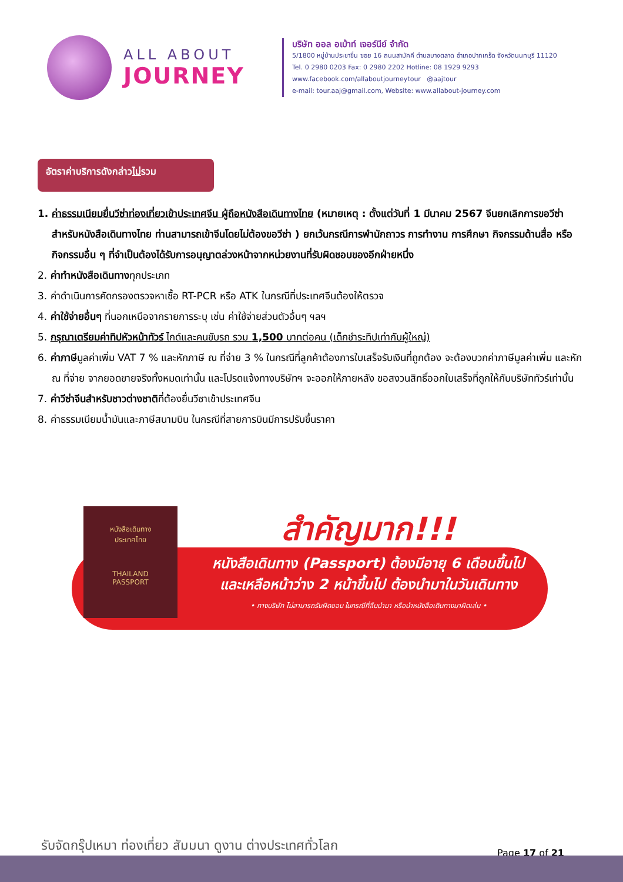ALL ABOUT
JOURNEY
บริษัท ออล อเบ้าท์ เจอร์นีย์ จำกัด
5/1800 หมู่บ้านประชาชื่น ซอย 16 ถนนสามัคคี ตำบลบางตลาด อำเภอปากเกร็ด จังหวัดนนทบุรี 11120
Tel. 0 2980 0203 Fax: 0 2980 2202 Hotline: 08 1929 9293
www.facebook.com/allaboutjourneytour @aajtour
e-mail: tour.aaj@gmail.com, Website: www.allabout-journey.com
อัตราค่าบริการดังกล่าวไม่รวม
1. ค่าธรรมเนียมยื่นวีซ่าท่องเที่ยวเข้าประเทศจีน ผู้ถือหนังสือเดินทางไทย (หมายเหตุ : ตั้งแต่วันที่ 1 มีนาคม 2567 จีนยกเลิกการขอวีซ่าสำหรับหนังสือเดินทางไทย ท่านสามารถเข้าจีนโดยไม่ต้องขอวีซ่า ) ยกเว้นกรณีการพำนักถาวร การทำงาน การศึกษา กิจกรรมด้านสื่อ หรือกิจกรรมอื่น ๆ ที่จำเป็นต้องได้รับการอนุญาตล่วงหน้าจากหน่วยงานที่รับผิดชอบของอีกฝ่ายหนึ่ง
2. ค่าทำหนังสือเดินทางทุกประเภท
3. ค่าดำเนินการคัดกรองตรวจหาเชื้อ RT-PCR หรือ ATK ในกรณีที่ประเทศจีนต้องให้ตรวจ
4. ค่าใช้จ่ายอื่นๆ ที่นอกเหนือจากรายการระบุ เช่น ค่าใช้จ่ายส่วนตัวอื่นๆ ฯลฯ
5. กรุณาเตรียมค่าทิปหัวหน้าทัวร์ ไกด์และคนขับรถ รวม 1,500 บาทต่อคน (เด็กชำระทิปเท่ากับผู้ใหญ่)
6. ค่าภาษีมูลค่าเพิ่ม VAT 7 % และหักภาษี ณ ที่จ่าย 3 % ในกรณีที่ลูกค้าต้องการใบเสร็จรับเงินที่ถูกต้อง จะต้องบวกค่าภาษีมูลค่าเพิ่ม และหัก ณ ที่จ่าย จากยอดขายจริงทั้งหมดเท่านั้น และโปรดแจ้งทางบริษัทฯ จะออกให้ภายหลัง ขอสงวนสิทธิ์ออกใบเสร็จที่ถูกให้กับบริษัททัวร์เท่านั้น
7. ค่าวีซ่าจีนสำหรับชาวต่างชาติที่ต้องยื่นวีซาเข้าประเทศจีน
8. ค่าธรรมเนียมน้ำมันและภาษีสนามบิน ในกรณีที่สายการบินมีการปรับขึ้นราคา
หนังสือเดินทาง
ประเทศไทย
THAILAND
PASSPORT
สำคัญมาก!!!
หนังสือเดินทาง (Passport) ต้องมีอายุ 6 เดือนขึ้นไป
และเหลือหน้าว่าง 2 หน้าขึ้นไป ต้องนำมาในวันเดินทาง
• ทางบริษัท ไม่สามารถรับผิดชอบ ในกรณีที่ลืมนำมา หรือนำหนังสือเดินทางมาผิดเล่ม •
รับจัดกรุ๊ปเหมา ท่องเที่ยว สัมมนา ดูงาน ต่างประเทศทั่วโลก
Page 17 of 21